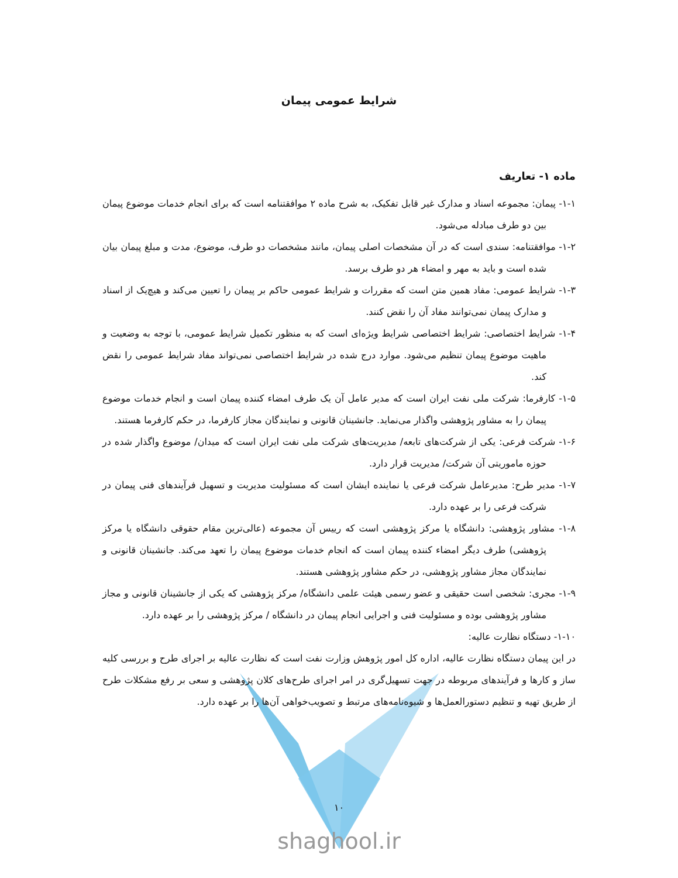شرایط عمومی پیمان
ماده ۱- تعاریف
۱-۱- پیمان: مجموعه اسناد و مدارک غیر قابل تفکیک، به شرح ماده ۲ موافقتنامه است که برای انجام خدمات موضوع پیمان بین دو طرف مبادله می‌شود.
۱-۲- موافقتنامه: سندی است که در آن مشخصات اصلی پیمان، مانند مشخصات دو طرف، موضوع، مدت و مبلغ پیمان بیان شده است و باید به مهر و امضاء هر دو طرف برسد.
۱-۳- شرایط عمومی: مفاد همین متن است که مقررات و شرایط عمومی حاکم بر پیمان را تعیین می‌کند و هیچ‌یک از اسناد و مدارک پیمان نمی‌توانند مفاد آن را نقض کنند.
۱-۴- شرایط اختصاصی: شرایط اختصاصی شرایط ویژه‌ای است که به منظور تکمیل شرایط عمومی، با توجه به وضعیت و ماهیت موضوع پیمان تنظیم می‌شود. موارد درج شده در شرایط اختصاصی نمی‌تواند مفاد شرایط عمومی را نقض کند.
۱-۵- کارفرما: شرکت ملی نفت ایران است که مدیر عامل آن یک طرف امضاء کننده پیمان است و انجام خدمات موضوع پیمان را به مشاور پژوهشی واگذار می‌نماید. جانشینان قانونی و نمایندگان مجاز کارفرما، در حکم کارفرما هستند.
۱-۶- شرکت فرعی: یکی از شرکت‌های تابعه/ مدیریت‌های شرکت ملی نفت ایران است که میدان/ موضوع واگذار شده در حوزه ماموریتی آن شرکت/ مدیریت قرار دارد.
۱-۷- مدیر طرح: مدیرعامل شرکت فرعی یا نماینده ایشان است که مسئولیت مدیریت و تسهیل فرآیندهای فنی پیمان در شرکت فرعی را بر عهده دارد.
۱-۸- مشاور پژوهشی: دانشگاه یا مرکز پژوهشی است که رییس آن مجموعه (عالی‌ترین مقام حقوقی دانشگاه یا مرکز پژوهشی) طرف دیگر امضاء کننده پیمان است که انجام خدمات موضوع پیمان را تعهد می‌کند. جانشینان قانونی و نمایندگان مجاز مشاور پژوهشی، در حکم مشاور پژوهشی هستند.
۱-۹- مجری: شخصی است حقیقی و عضو رسمی هیئت علمی دانشگاه/ مرکز پژوهشی که یکی از جانشینان قانونی و مجاز مشاور پژوهشی بوده و مسئولیت فنی و اجرایی انجام پیمان در دانشگاه / مرکز پژوهشی را بر عهده دارد.
۱-۱۰- دستگاه نظارت عالیه:
در این پیمان دستگاه نظارت عالیه، اداره کل امور پژوهش وزارت نفت است که نظارت عالیه بر اجرای طرح و بررسی کلیه ساز و کارها و فرآیندهای مربوطه در جهت تسهیل‌گری در امر اجرای طرح‌های کلان پژوهشی و سعی بر رفع مشکلات طرح از طریق تهیه و تنظیم دستورالعمل‌ها و شیوه‌نامه‌های مرتبط و تصویب‌خواهی آن‌ها را بر عهده دارد.
۱۰
shaghool.ir